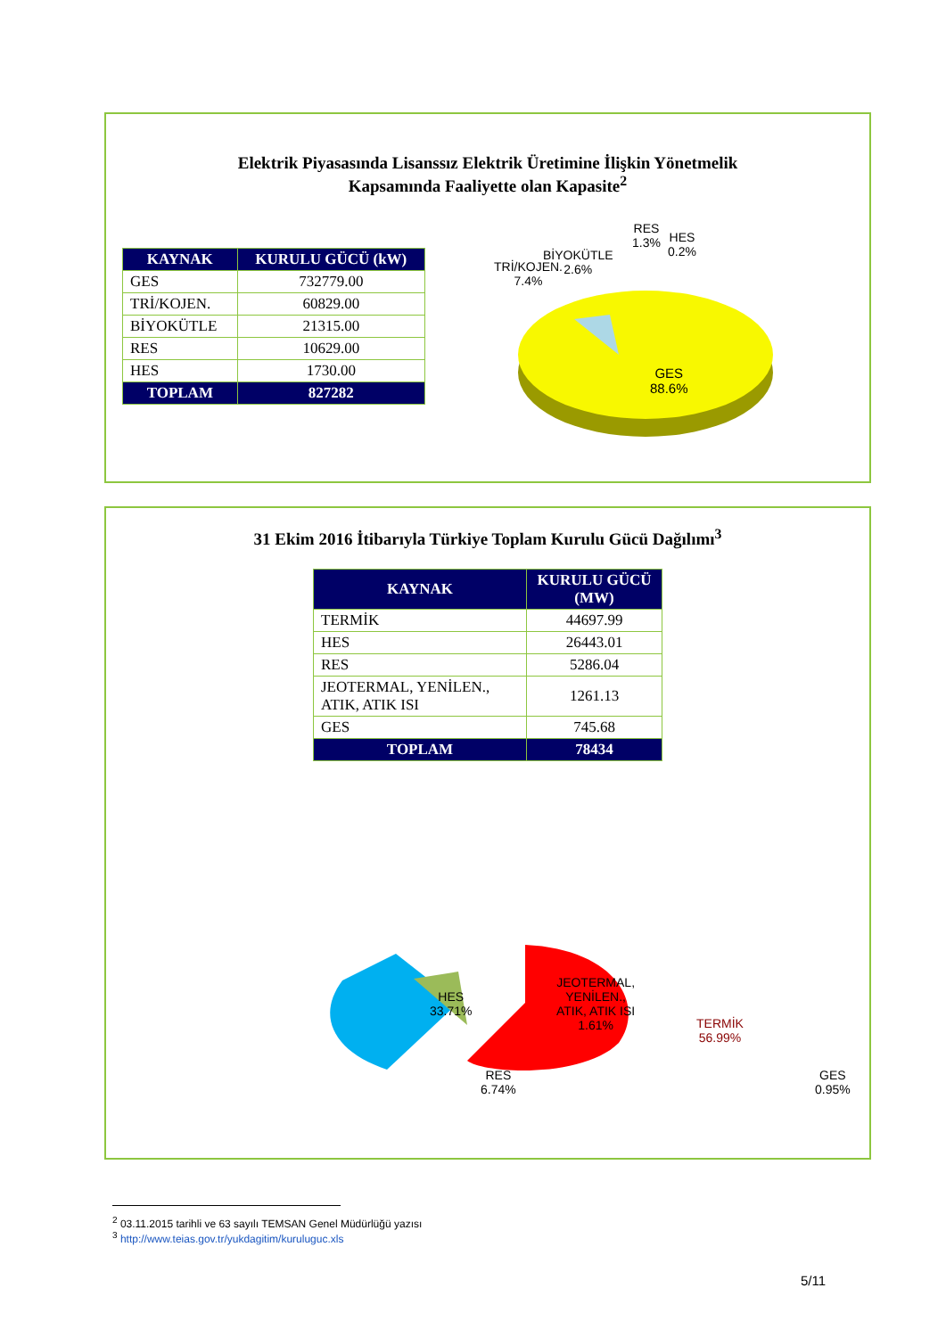Elektrik Piyasasında Lisanssız Elektrik Üretimine İlişkin Yönetmelik
Kapsamında Faaliyette olan Kapasite<sup>2</sup>
| KAYNAK | KURULU GÜCÜ (kW) |
| --- | --- |
| GES | 732779.00 |
| TRİ/KOJEN. | 60829.00 |
| BİYOKÜTLE | 21315.00 |
| RES | 10629.00 |
| HES | 1730.00 |
| TOPLAM | 827282 |
BİYOKÜTLE
2.6%
TRİ/KOJEN.
7.4%
RES
1.3%
HES
0.2%
GES
88.6%
31 Ekim 2016 İtibarıyla Türkiye Toplam Kurulu Gücü Dağılımı<sup>3</sup>
| KAYNAK | KURULU GÜCÜ (MW) |
| --- | --- |
| TERMİK | 44697.99 |
| HES | 26443.01 |
| RES | 5286.04 |
| JEOTERMAL, YENİLEN., ATIK, ATIK ISI | 1261.13 |
| GES | 745.68 |
| TOPLAM | 78434 |
JEOTERMAL,
YENİLEN.,
ATIK, ATIK ISI
1.61%
RES
6.74%
GES
0.95%
HES
33.71%
TERMİK
56.99%
<sup>2</sup> 03.11.2015 tarihli ve 63 sayılı TEMSAN Genel Müdürlüğü yazısı
<sup>3</sup> http://www.teias.gov.tr/yukdagitim/kuruluguc.xls
5/11